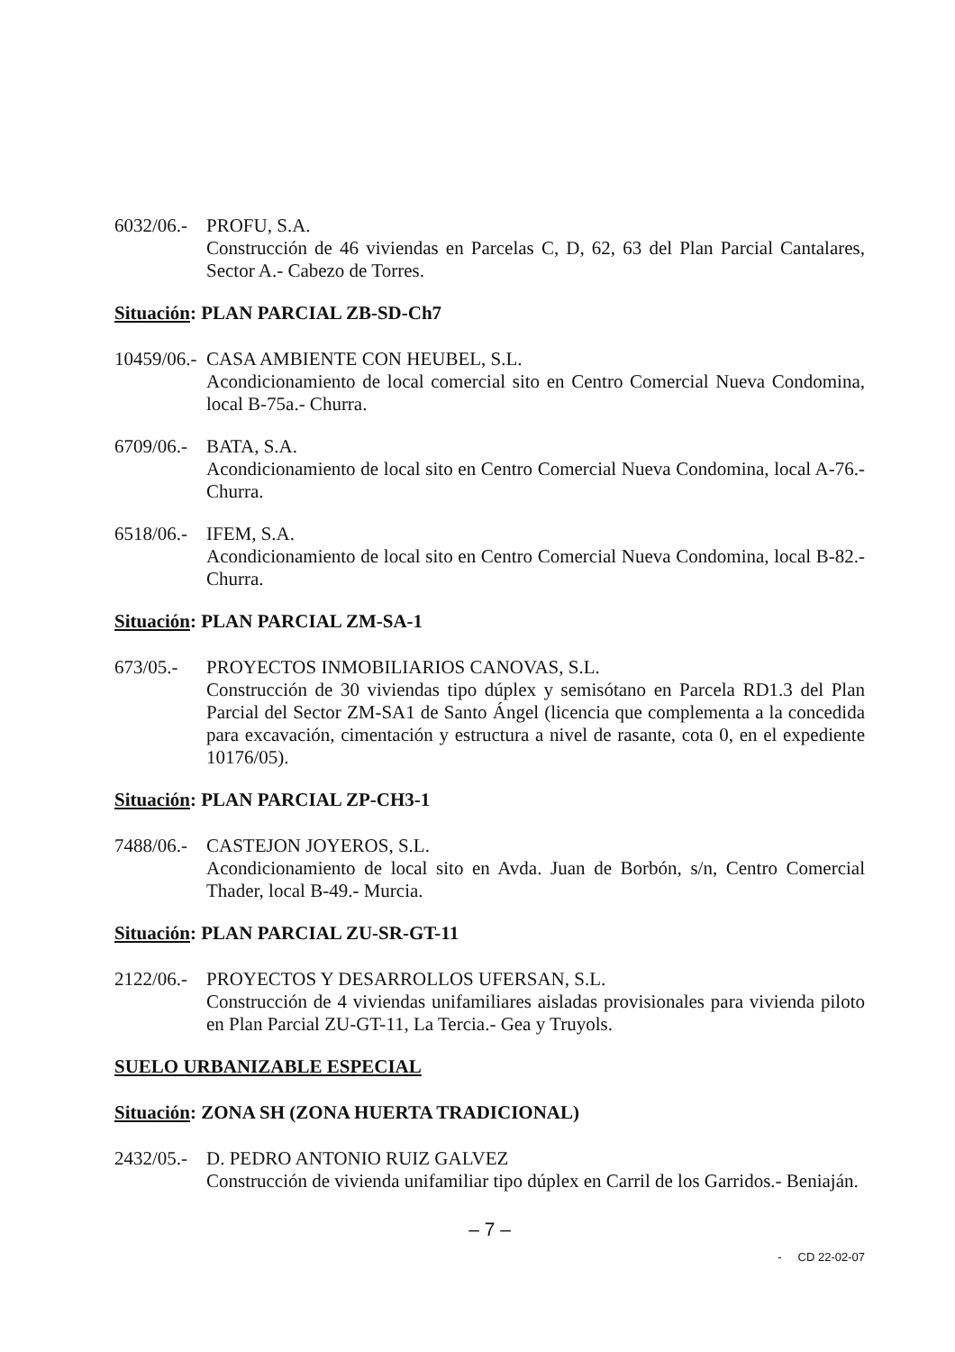6032/06.-
PROFU, S.A.
Construcción de 46 viviendas en Parcelas C, D, 62, 63 del Plan Parcial Cantalares, Sector A.- Cabezo de Torres.
Situación: PLAN PARCIAL ZB-SD-Ch7
10459/06.-
CASA AMBIENTE CON HEUBEL, S.L.
Acondicionamiento de local comercial sito en Centro Comercial Nueva Condomina, local B-75a.- Churra.
6709/06.-
BATA, S.A.
Acondicionamiento de local sito en Centro Comercial Nueva Condomina, local A-76.- Churra.
6518/06.-
IFEM, S.A.
Acondicionamiento de local sito en Centro Comercial Nueva Condomina, local B-82.- Churra.
Situación: PLAN PARCIAL ZM-SA-1
673/05.- PROYECTOS INMOBILIARIOS CANOVAS, S.L.
Construcción de 30 viviendas tipo dúplex y semisótano en Parcela RD1.3 del Plan Parcial del Sector ZM-SA1 de Santo Ángel (licencia que complementa a la concedida para excavación, cimentación y estructura a nivel de rasante, cota 0, en el expediente 10176/05).
Situación: PLAN PARCIAL ZP-CH3-1
7488/06.-
CASTEJON JOYEROS, S.L.
Acondicionamiento de local sito en Avda. Juan de Borbón, s/n, Centro Comercial Thader, local B-49.- Murcia.
Situación: PLAN PARCIAL ZU-SR-GT-11
2122/06.-
PROYECTOS Y DESARROLLOS UFERSAN, S.L.
Construcción de 4 viviendas unifamiliares aisladas provisionales para vivienda piloto en Plan Parcial ZU-GT-11, La Tercia.- Gea y Truyols.
SUELO URBANIZABLE ESPECIAL
Situación: ZONA SH (ZONA HUERTA TRADICIONAL)
2432/05.-
D. PEDRO ANTONIO RUIZ GALVEZ
Construcción de vivienda unifamiliar tipo dúplex en Carril de los Garridos.- Beniaján.
– 7 –
- CD 22-02-07